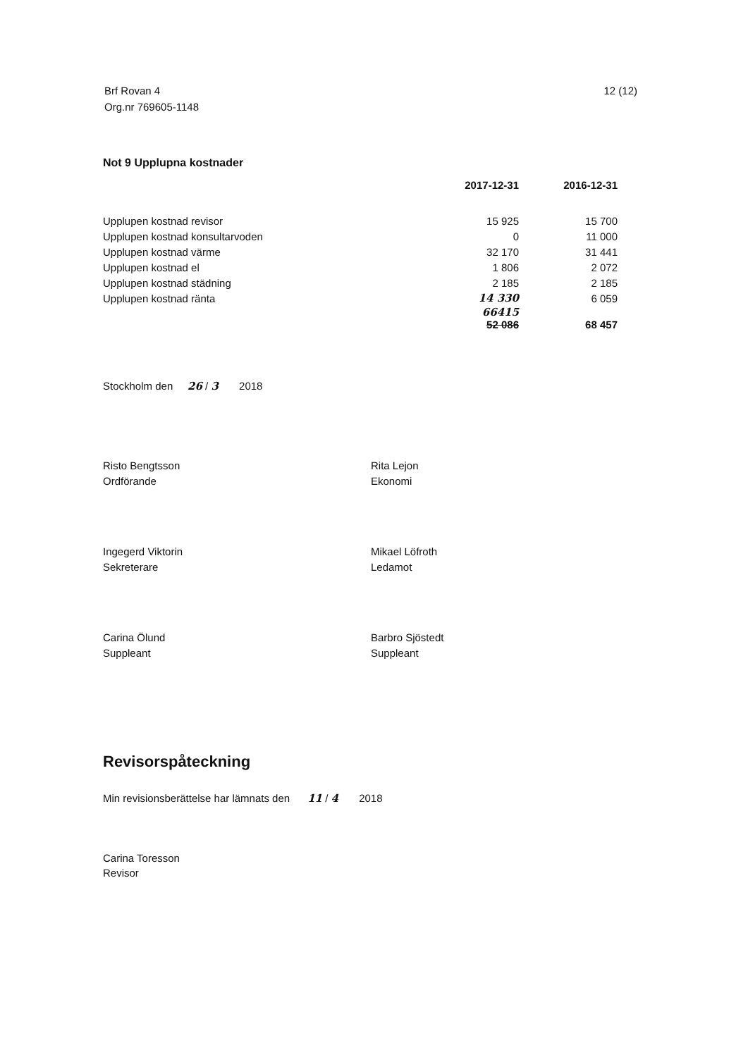Brf Rovan 4
Org.nr 769605-1148
12 (12)
Not 9 Upplupna kostnader
| | 2017-12-31 | 2016-12-31 |
| --- | --- | --- |
| Upplupen kostnad revisor | 15 925 | 15 700 |
| Upplupen kostnad konsultarvoden | 0 | 11 000 |
| Upplupen kostnad värme | 32 170 | 31 441 |
| Upplupen kostnad el | 1 806 | 2 072 |
| Upplupen kostnad städning | 2 185 | 2 185 |
| Upplupen kostnad ränta | 14 330 | 6 059 |
| | 66415 52 086 | 68 457 |
Stockholm den 26 / 3 2018
Risto Bengtsson
Ordförande
Rita Lejon
Ekonomi
Ingegerd Viktorin
Sekreterare
Mikael Löfroth
Ledamot
Carina Ölund
Suppleant
Barbro Sjöstedt
Suppleant
Revisorspåteckning
Min revisionsberättelse har lämnats den 11 / 4 2018
Carina Toresson
Revisor